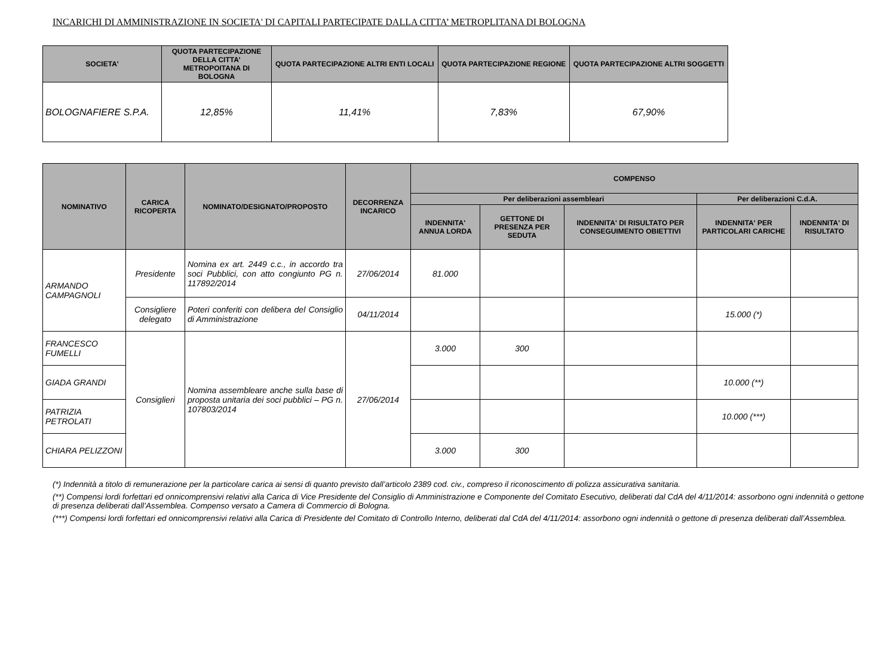INCARICHI DI AMMINISTRAZIONE IN SOCIETA' DI CAPITALI PARTECIPATE DALLA CITTA’ METROPLITANA DI BOLOGNA
| SOCIETA' | QUOTA PARTECIPAZIONE DELLA CITTA’ METROPOITANA DI BOLOGNA | QUOTA PARTECIPAZIONE ALTRI ENTI LOCALI | QUOTA PARTECIPAZIONE REGIONE | QUOTA PARTECIPAZIONE ALTRI SOGGETTI |
| --- | --- | --- | --- | --- |
| BOLOGNAFIERE S.P.A. | 12,85% | 11,41% | 7,83% | 67,90% |
| NOMINATIVO | CARICA RICOPERTA | NOMINATO/DESIGNATO/PROPOSTO | DECORRENZA INCARICO | COMPENSO | | | | |
| --- | --- | --- | --- | --- | --- | --- | --- | --- |
| | | | | Per deliberazioni assembleari | | | Per deliberazioni C.d.A. | |
| | | | | INDENNITA' ANNUA LORDA | GETTONE DI PRESENZA PER SEDUTA | INDENNITA' DI RISULTATO PER CONSEGUIMENTO OBIETTIVI | INDENNITA' PER PARTICOLARI CARICHE | INDENNITA' DI RISULTATO |
| ARMANDO CAMPAGNOLI | Presidente | Nomina ex art. 2449 c.c., in accordo tra soci Pubblici, con atto congiunto PG n. 117892/2014 | 27/06/2014 | 81.000 | | | | |
| | Consigliere delegato | Poteri conferiti con delibera del Consiglio di Amministrazione | 04/11/2014 | | | | 15.000 (*) | |
| FRANCESCO FUMELLI | Consiglieri | Nomina assembleare anche sulla base di proposta unitaria dei soci pubblici – PG n. 107803/2014 | 27/06/2014 | 3.000 | 300 | | | |
| GIADA GRANDI | | | | | | | 10.000 (**) | |
| PATRIZIA PETROLATI | | | | | | | 10.000 (***) | |
| CHIARA PELIZZONI | | | | 3.000 | 300 | | | |
(*) Indennità a titolo di remunerazione per la particolare carica ai sensi di quanto previsto dall’articolo 2389 cod. civ., compreso il riconoscimento di polizza assicurativa sanitaria.
(**) Compensi lordi forfettari ed onnicomprensivi relativi alla Carica di Vice Presidente del Consiglio di Amministrazione e Componente del Comitato Esecutivo, deliberati dal CdA del 4/11/2014: assorbono ogni indennità o gettone di presenza deliberati dall’Assemblea. Compenso versato a Camera di Commercio di Bologna.
(***) Compensi lordi forfettari ed onnicomprensivi relativi alla Carica di Presidente del Comitato di Controllo Interno, deliberati dal CdA del 4/11/2014: assorbono ogni indennità o gettone di presenza deliberati dall’Assemblea.